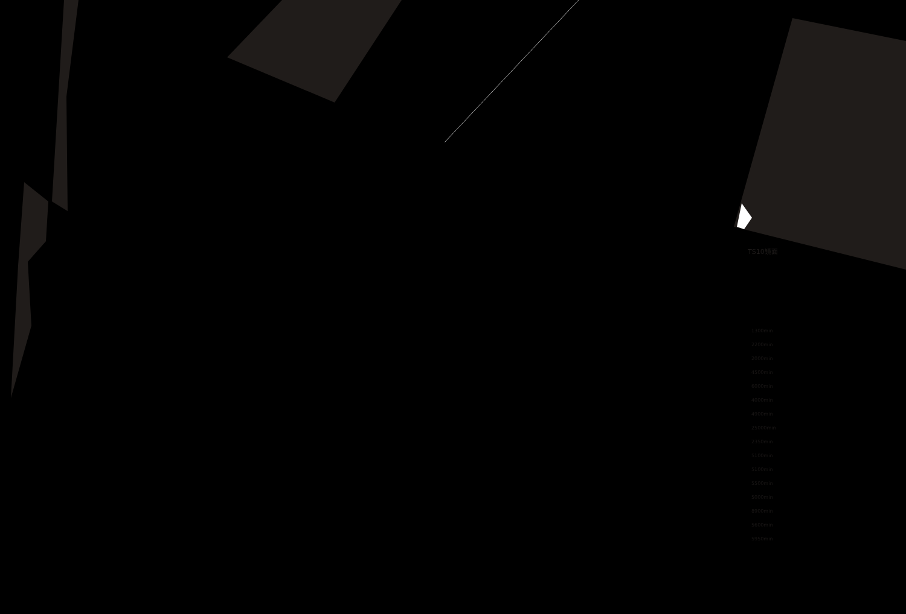TS10镜面
1300min
2200min
2000min
4500min
6000min
4000min
4900min
25000min
2350min
5100min
5100min
5500min
5000min
8900min
5600min
5950min